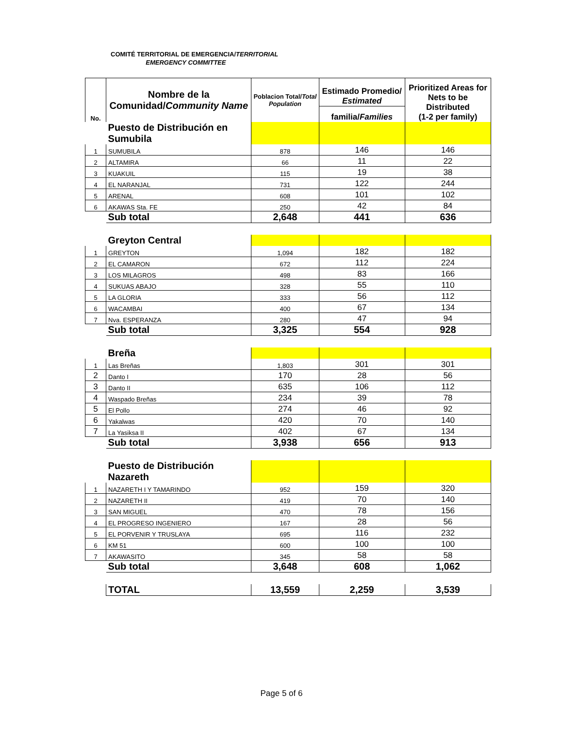COMITÉ TERRITORIAL DE EMERGENCIA/TERRITORIAL
EMERGENCY COMMITTEE
| No. | Nombre de la Comunidad/ Community Name | Poblacion Total/ Total Population | Estimado Promedio/ Estimated | Prioritized Areas for Nets to be Distributed (1-2 per family) |
| --- | --- | --- | --- | --- |
| | | | familia/ Families | |
| | Puesto de Distribución en Sumubila | | | |
| 1 | SUMUBILA | 878 | 146 | 146 |
| 2 | ALTAMIRA | 66 | 11 | 22 |
| 3 | KUAKUIL | 115 | 19 | 38 |
| 4 | EL NARANJAL | 731 | 122 | 244 |
| 5 | ARENAL | 608 | 101 | 102 |
| 6 | AKAWAS Sta. FE | 250 | 42 | 84 |
| | Sub total | 2,648 | 441 | 636 |
| | Greyton Central | | | |
| 1 | GREYTON | 1,094 | 182 | 182 |
| 2 | EL CAMARON | 672 | 112 | 224 |
| 3 | LOS MILAGROS | 498 | 83 | 166 |
| 4 | SUKUAS ABAJO | 328 | 55 | 110 |
| 5 | LA GLORIA | 333 | 56 | 112 |
| 6 | WACAMBAI | 400 | 67 | 134 |
| 7 | Nva. ESPERANZA | 280 | 47 | 94 |
| | Sub total | 3,325 | 554 | 928 |
| | Breña | | | |
| 1 | Las Breñas | 1,803 | 301 | 301 |
| 2 | Danto I | 170 | 28 | 56 |
| 3 | Danto II | 635 | 106 | 112 |
| 4 | Waspado Breñas | 234 | 39 | 78 |
| 5 | El Pollo | 274 | 46 | 92 |
| 6 | Yakalwas | 420 | 70 | 140 |
| 7 | La Yasiksa II | 402 | 67 | 134 |
| | Sub total | 3,938 | 656 | 913 |
| | Puesto de Distribución Nazareth | | | |
| 1 | NAZARETH I Y TAMARINDO | 952 | 159 | 320 |
| 2 | NAZARETH II | 419 | 70 | 140 |
| 3 | SAN MIGUEL | 470 | 78 | 156 |
| 4 | EL PROGRESO INGENIERO | 167 | 28 | 56 |
| 5 | EL PORVENIR Y TRUSLAYA | 695 | 116 | 232 |
| 6 | KM 51 | 600 | 100 | 100 |
| 7 | AKAWASITO | 345 | 58 | 58 |
| | Sub total | 3,648 | 608 | 1,062 |
| | TOTAL | 13,559 | 2,259 | 3,539 |
Page 5 of 6